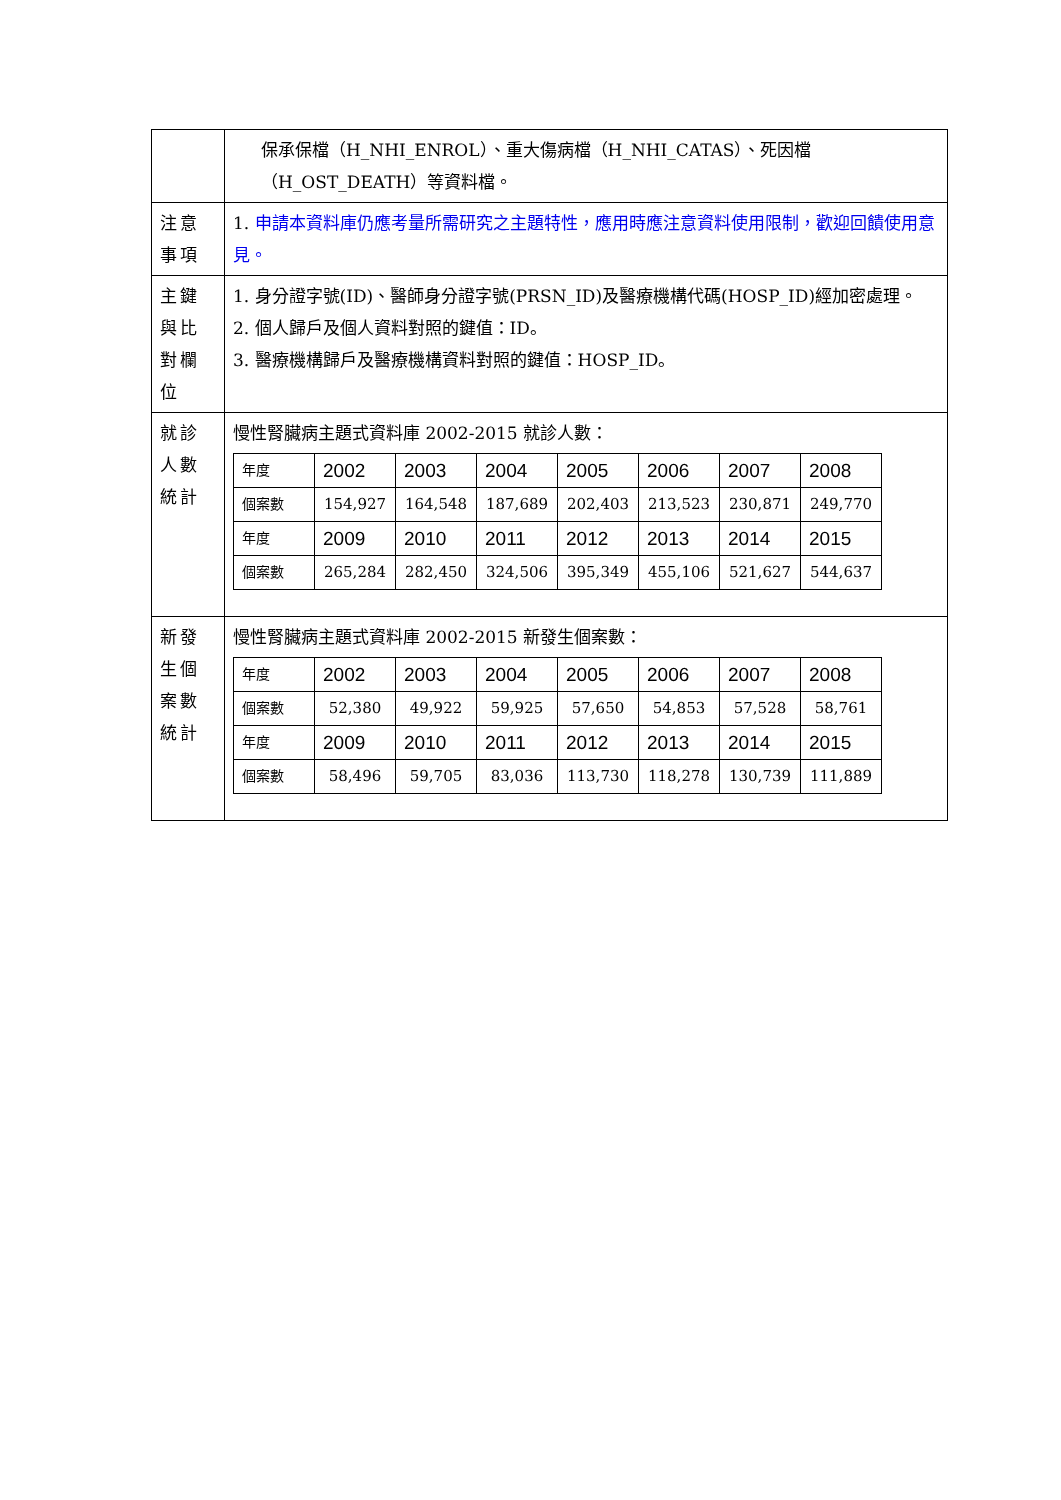| | 保承保檔（H_NHI_ENROL）、重大傷病檔（H_NHI_CATAS）、死因檔（H_OST_DEATH）等資料檔。 |
| 注意 事項 | 1. 申請本資料庫仍應考量所需研究之主題特性，應用時應注意資料使用限制，歡迎回饋使用意見。 |
| 主鍵 與比 對欄 位 | 1. 身分證字號(ID)、醫師身分證字號(PRSN_ID)及醫療機構代碼(HOSP_ID)經加密處理。 2. 個人歸戶及個人資料對照的鍵值：ID。 3. 醫療機構歸戶及醫療機構資料對照的鍵值：HOSP_ID。 |
| 就診 人數 統計 | 慢性腎臟病主題式資料庫 2002-2015 就診人數： / 年度 / 2002 / 2003 / 2004 / 2005 / 2006 / 2007 / 2008 / / 個案數 / 154,927 / 164,548 / 187,689 / 202,403 / 213,523 / 230,871 / 249,770 / / 年度 / 2009 / 2010 / 2011 / 2012 / 2013 / 2014 / 2015 / / 個案數 / 265,284 / 282,450 / 324,506 / 395,349 / 455,106 / 521,627 / 544,637 / |
| 新發 生個 案數 統計 | 慢性腎臟病主題式資料庫 2002-2015 新發生個案數： / 年度 / 2002 / 2003 / 2004 / 2005 / 2006 / 2007 / 2008 / / 個案數 / 52,380 / 49,922 / 59,925 / 57,650 / 54,853 / 57,528 / 58,761 / / 年度 / 2009 / 2010 / 2011 / 2012 / 2013 / 2014 / 2015 / / 個案數 / 58,496 / 59,705 / 83,036 / 113,730 / 118,278 / 130,739 / 111,889 / |